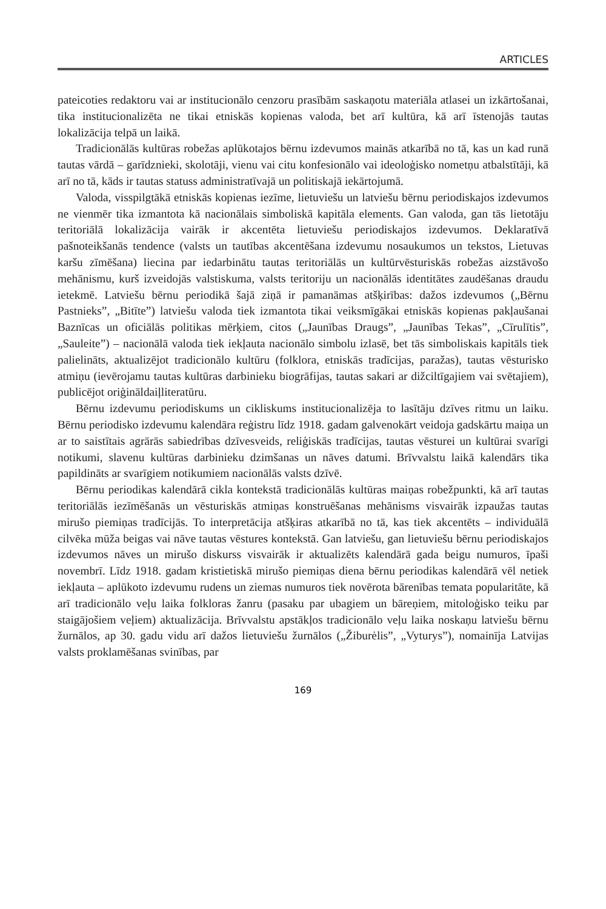ARTICLES
pateicoties redaktoru vai ar institucionālo cenzoru prasībām saskaņotu materiāla atlasei un izkārtošanai, tika institucionalizēta ne tikai etniskās kopienas valoda, bet arī kultūra, kā arī īstenojās tautas lokalizācija telpā un laikā.
Tradicionālās kultūras robežas aplūkotajos bērnu izdevumos mainās atkarībā no tā, kas un kad runā tautas vārdā – garīdznieki, skolotāji, vienu vai citu konfesionālo vai ideoloģisko nometņu atbalstītāji, kā arī no tā, kāds ir tautas statuss administratīvajā un politiskajā iekārtojumā.
Valoda, visspilgtākā etniskās kopienas iezīme, lietuviešu un latviešu bērnu periodiskajos izdevumos ne vienmēr tika izmantota kā nacionālais simboliskā kapitāla elements. Gan valoda, gan tās lietotāju teritoriālā lokalizācija vairāk ir akcentēta lietuviešu periodiskajos izdevumos. Deklaratīvā pašnoteikšanās tendence (valsts un tautības akcentēšana izdevumu nosaukumos un tekstos, Lietuvas karšu zīmēšana) liecina par iedarbinātu tautas teritoriālās un kultūrvēsturiskās robežas aizstāvošo mehānismu, kurš izveidojās valstiskuma, valsts teritoriju un nacionālās identitātes zaudēšanas draudu ietekmē. Latviešu bērnu periodikā šajā ziņā ir pamanāmas atšķirības: dažos izdevumos („Bērnu Pastnieks”, „Bitīte”) latviešu valoda tiek izmantota tikai veiksmīgākai etniskās kopienas pakļaušanai Baznīcas un oficiālās politikas mērķiem, citos („Jaunības Draugs”, „Jaunības Tekas”, „Cīrulītis”, „Sauleite”) – nacionālā valoda tiek iekļauta nacionālo simbolu izlasē, bet tās simboliskais kapitāls tiek palielināts, aktualizējot tradicionālo kultūru (folklora, etniskās tradīcijas, paražas), tautas vēsturisko atmiņu (ievērojamu tautas kultūras darbinieku biogrāfijas, tautas sakari ar dižciltīgajiem vai svētajiem), publicējot oriģināldaiļliteratūru.
Bērnu izdevumu periodiskums un cikliskums institucionalizēja to lasītāju dzīves ritmu un laiku. Bērnu periodisko izdevumu kalendāra reģistru līdz 1918. gadam galvenokārt veidoja gadskārtu maiņa un ar to saistītais agrārās sabiedrības dzīvesveids, reliģiskās tradīcijas, tautas vēsturei un kultūrai svarīgi notikumi, slavenu kultūras darbinieku dzimšanas un nāves datumi. Brīvvalstu laikā kalendārs tika papildināts ar svarīgiem notikumiem nacionālās valsts dzīvē.
Bērnu periodikas kalendārā cikla kontekstā tradicionālās kultūras maiņas robežpunkti, kā arī tautas teritoriālās iezīmēšanās un vēsturiskās atmiņas konstruēšanas mehānisms visvairāk izpaužas tautas mirušo piemiņas tradīcijās. To interpretācija atšķiras atkarībā no tā, kas tiek akcentēts – individuālā cilvēka mūža beigas vai nāve tautas vēstures kontekstā. Gan latviešu, gan lietuviešu bērnu periodiskajos izdevumos nāves un mirušo diskurss visvairāk ir aktualizēts kalendārā gada beigu numuros, īpaši novembrī. Līdz 1918. gadam kristietiskā mirušo piemiņas diena bērnu periodikas kalendārā vēl netiek iekļauta – aplūkoto izdevumu rudens un ziemas numuros tiek novērota bārenības temata popularitāte, kā arī tradicionālo veļu laika folkloras žanru (pasaku par ubagiem un bāreņiem, mitoloģisko teiku par staigājošiem veļiem) aktualizācija. Brīvvalstu apstākļos tradicionālo veļu laika noskaņu latviešu bērnu žurnālos, ap 30. gadu vidu arī dažos lietuviešu žurnālos („Žiburėlis”, „Vyturys”), nomainīja Latvijas valsts proklamēšanas svinības, par
169